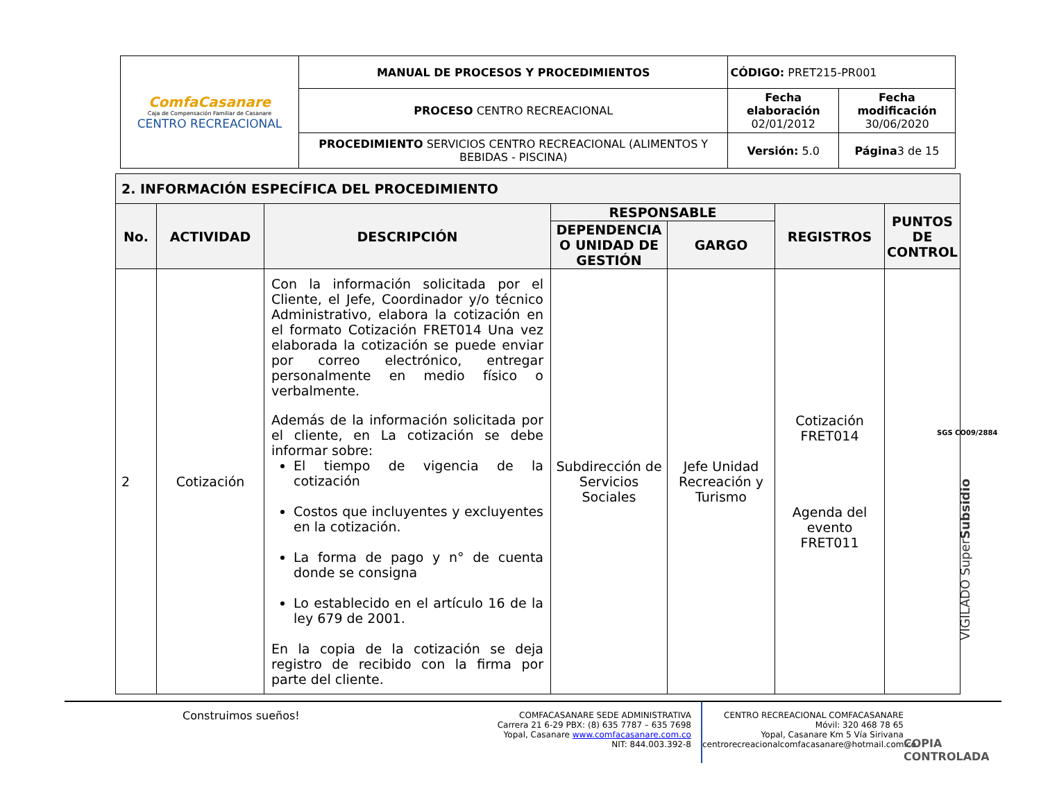| ComfaCasanare Caja de Compensación Familiar de Casanare CENTRO RECREACIONAL | MANUAL DE PROCESOS Y PROCEDIMIENTOS | CÓDIGO: PRET215-PR001 | |
| | PROCESO CENTRO RECREACIONAL | Fecha elaboración 02/01/2012 | Fecha modificación 30/06/2020 |
| | PROCEDIMIENTO SERVICIOS CENTRO RECREACIONAL (ALIMENTOS Y BEBIDAS - PISCINA) | Versión: 5.0 | Página 3 de 15 |
| 2. INFORMACIÓN ESPECÍFICA DEL PROCEDIMIENTO | | | | | | |
| --- | --- | --- | --- | --- | --- | --- |
| No. | ACTIVIDAD | DESCRIPCIÓN | RESPONSABLE | | REGISTROS | PUNTOS DE CONTROL |
| | | | DEPENDENCIA O UNIDAD DE GESTIÓN | GARGO | | |
| 2 | Cotización | Con la información solicitada por el Cliente, el Jefe, Coordinador y/o técnico Administrativo, elabora la cotización en el formato Cotización FRET014 Una vez elaborada la cotización se puede enviar por correo electrónico, entregar personalmente en medio físico o verbalmente. Además de la información solicitada por el cliente, en La cotización se debe informar sobre: El tiempo de vigencia de la cotización Costos que incluyentes y excluyentes en la cotización. La forma de pago y n° de cuenta donde se consigna Lo establecido en el artículo 16 de la ley 679 de 2001. En la copia de la cotización se deja registro de recibido con la firma por parte del cliente. | Subdirección de Servicios Sociales | Jefe Unidad Recreación y Turismo | Cotización FRET014 Agenda del evento FRET011 | |
SGS CO09/2884
VIGILADO SuperSubsidio
Construimos sueños!
COMFACASANARE SEDE ADMINISTRATIVA
Carrera 21 6-29 PBX: (8) 635 7787 – 635 7698
Yopal, Casanare www.comfacasanare.com.co
NIT: 844.003.392-8
CENTRO RECREACIONAL COMFACASANARE
Móvil: 320 468 78 65
Yopal, Casanare Km 5 Vía Sirivana
centrorecreacionalcomfacasanare@hotmail.com.co
COPIA CONTROLADA